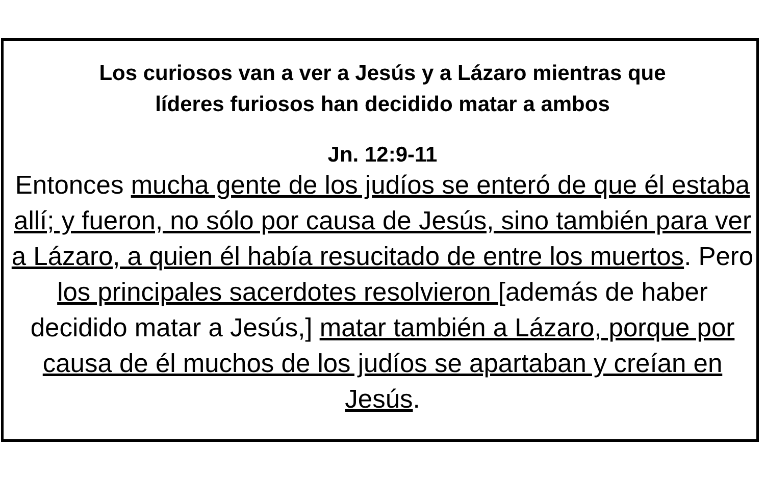Los curiosos van a ver a Jesús y a Lázaro mientras que
líderes furiosos han decidido matar a ambos
Jn. 12:9-11
Entonces mucha gente de los judíos se enteró de que él estaba allí; y fueron, no sólo por causa de Jesús, sino también para ver a Lázaro, a quien él había resucitado de entre los muertos. Pero los principales sacerdotes resolvieron [además de haber decidido matar a Jesús,] matar también a Lázaro, porque por causa de él muchos de los judíos se apartaban y creían en Jesús.